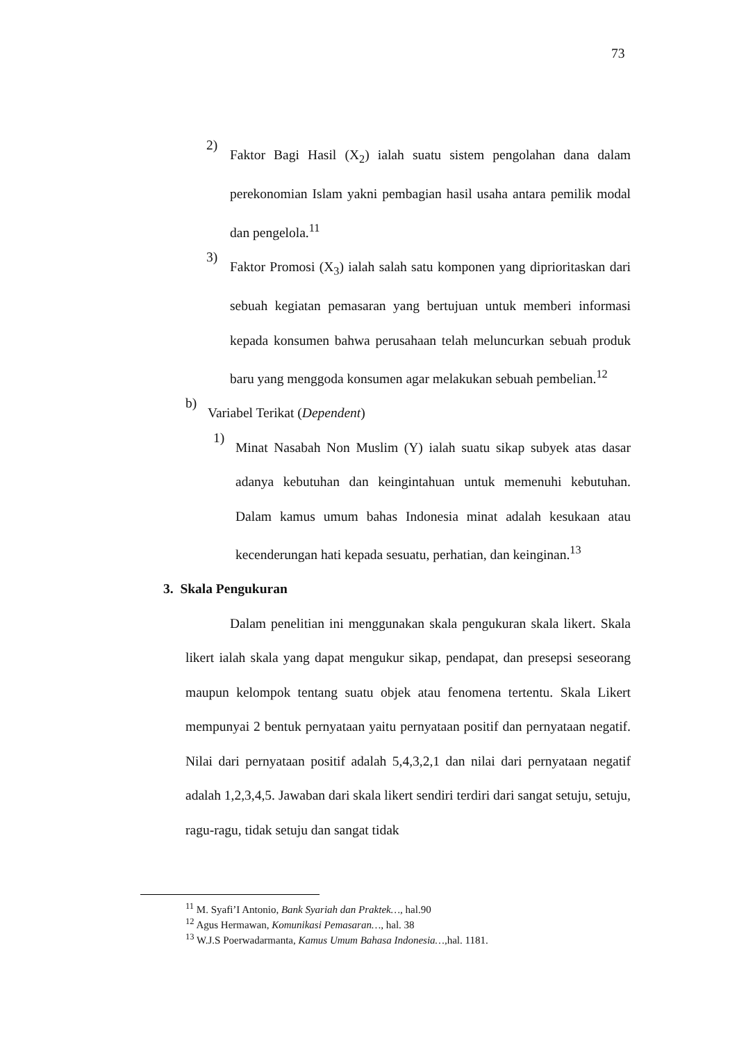73
2)
Faktor Bagi Hasil (X<sub>2</sub>) ialah suatu sistem pengolahan dana dalam perekonomian Islam yakni pembagian hasil usaha antara pemilik modal dan pengelola.<sup>11</sup>
3)
Faktor Promosi (X<sub>3</sub>) ialah salah satu komponen yang diprioritaskan dari sebuah kegiatan pemasaran yang bertujuan untuk memberi informasi kepada konsumen bahwa perusahaan telah meluncurkan sebuah produk baru yang menggoda konsumen agar melakukan sebuah pembelian.<sup>12</sup>
b)
Variabel Terikat (Dependent)
1)
Minat Nasabah Non Muslim (Y) ialah suatu sikap subyek atas dasar adanya kebutuhan dan keingintahuan untuk memenuhi kebutuhan. Dalam kamus umum bahas Indonesia minat adalah kesukaan atau kecenderungan hati kepada sesuatu, perhatian, dan keinginan.<sup>13</sup>
3. Skala Pengukuran
Dalam penelitian ini menggunakan skala pengukuran skala likert. Skala likert ialah skala yang dapat mengukur sikap, pendapat, dan presepsi seseorang maupun kelompok tentang suatu objek atau fenomena tertentu. Skala Likert mempunyai 2 bentuk pernyataan yaitu pernyataan positif dan pernyataan negatif. Nilai dari pernyataan positif adalah 5,4,3,2,1 dan nilai dari pernyataan negatif adalah 1,2,3,4,5. Jawaban dari skala likert sendiri terdiri dari sangat setuju, setuju, ragu-ragu, tidak setuju dan sangat tidak
<sup>11</sup> M. Syafi’I Antonio, Bank Syariah dan Praktek…, hal.90
<sup>12</sup> Agus Hermawan, Komunikasi Pemasaran…, hal. 38
<sup>13</sup> W.J.S Poerwadarmanta, Kamus Umum Bahasa Indonesia…, hal. 1181.